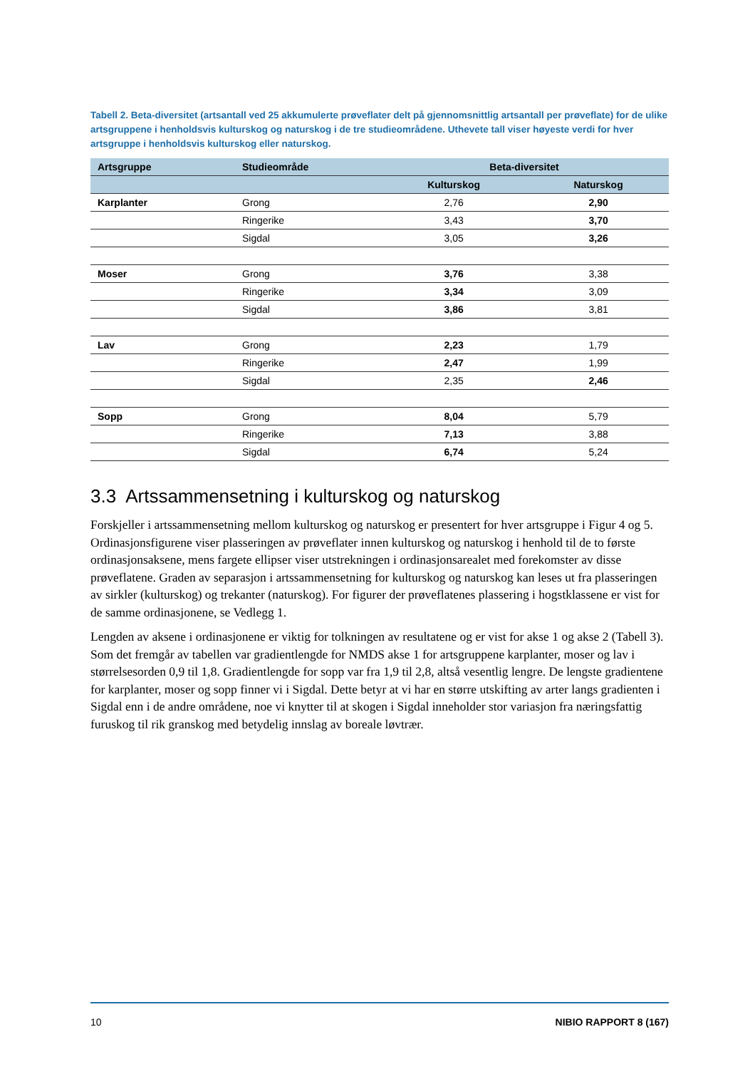Tabell 2. Beta-diversitet (artsantall ved 25 akkumulerte prøveflater delt på gjennomsnittlig artsantall per prøveflate) for de ulike artsgruppene i henholdsvis kulturskog og naturskog i de tre studieområdene. Uthevete tall viser høyeste verdi for hver artsgruppe i henholdsvis kulturskog eller naturskog.
| Artsgruppe | Studieområde | Beta-diversitet | |
| --- | --- | --- | --- |
| | | Kulturskog | Naturskog |
| Karplanter | Grong | 2,76 | 2,90 |
| | Ringerike | 3,43 | 3,70 |
| | Sigdal | 3,05 | 3,26 |
| Moser | Grong | 3,76 | 3,38 |
| | Ringerike | 3,34 | 3,09 |
| | Sigdal | 3,86 | 3,81 |
| Lav | Grong | 2,23 | 1,79 |
| | Ringerike | 2,47 | 1,99 |
| | Sigdal | 2,35 | 2,46 |
| Sopp | Grong | 8,04 | 5,79 |
| | Ringerike | 7,13 | 3,88 |
| | Sigdal | 6,74 | 5,24 |
3.3 Artssammensetning i kulturskog og naturskog
Forskjeller i artssammensetning mellom kulturskog og naturskog er presentert for hver artsgruppe i Figur 4 og 5. Ordinasjonsfigurene viser plasseringen av prøveflater innen kulturskog og naturskog i henhold til de to første ordinasjonsaksene, mens fargete ellipser viser utstrekningen i ordinasjonsarealet med forekomster av disse prøveflatene. Graden av separasjon i artssammensetning for kulturskog og naturskog kan leses ut fra plasseringen av sirkler (kulturskog) og trekanter (naturskog). For figurer der prøveflatenes plassering i hogstklassene er vist for de samme ordinasjonene, se Vedlegg 1.
Lengden av aksene i ordinasjonene er viktig for tolkningen av resultatene og er vist for akse 1 og akse 2 (Tabell 3). Som det fremgår av tabellen var gradientlengde for NMDS akse 1 for artsgruppene karplanter, moser og lav i størrelsesorden 0,9 til 1,8. Gradientlengde for sopp var fra 1,9 til 2,8, altså vesentlig lengre. De lengste gradientene for karplanter, moser og sopp finner vi i Sigdal. Dette betyr at vi har en større utskifting av arter langs gradienten i Sigdal enn i de andre områdene, noe vi knytter til at skogen i Sigdal inneholder stor variasjon fra næringsfattig furuskog til rik granskog med betydelig innslag av boreale løvtrær.
10 NIBIO RAPPORT 8 (167)